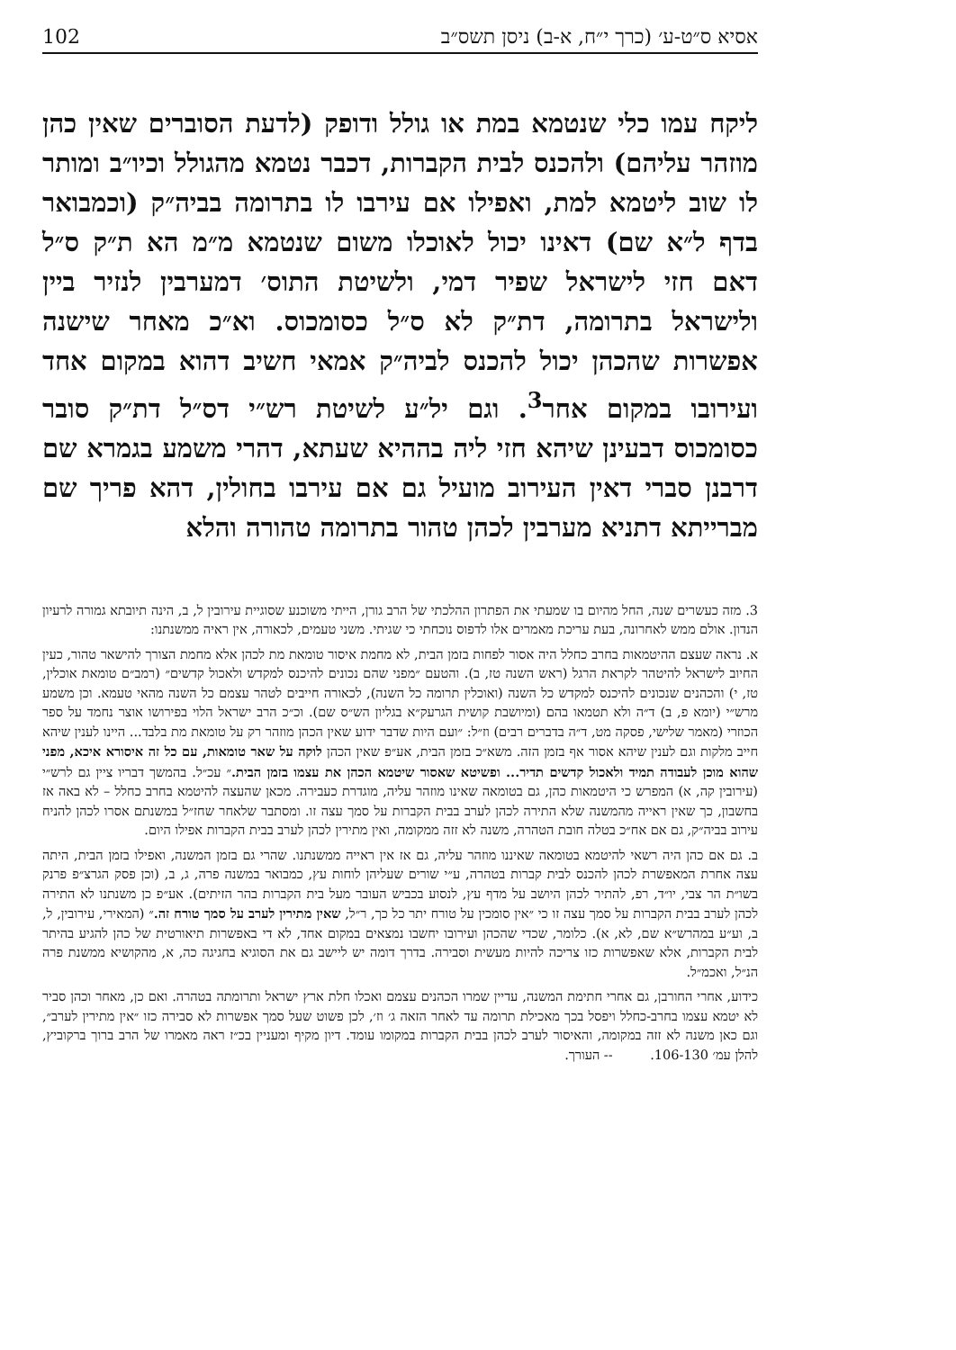אסיא ס״ט-ע׳ (כרך י״ח, א-ב) ניסן תשס״ב 102
ליקח עמו כלי שנטמא במת או גולל ודופק (לדעת הסוברים שאין כהן מוזהר עליהם) ולהכנס לבית הקברות, דכבר נטמא מהגולל וכיו״ב ומותר לו שוב ליטמא למת, ואפילו אם עירבו לו בתרומה בביה״ק (וכמבואר בדף ל״א שם) דאינו יכול לאוכלו משום שנטמא מ״מ הא ת״ק ס״ל דאם חזי לישראל שפיר דמי, ולשיטת התוס׳ דמערבין לנזיר ביין ולישראל בתרומה, דת״ק לא ס״ל כסומכוס. וא״כ מאחר שישנה אפשרות שהכהן יכול להכנס לביה״ק אמאי חשיב דהוא במקום אחד ועירובו במקום אחר<sup>3</sup>. וגם יל״ע לשיטת רש״י דס״ל דת״ק סובר כסומכוס דבעינן שיהא חזי ליה בההיא שעתא, דהרי משמע בגמרא שם דרבנן סברי דאין העירוב מועיל גם אם עירבו בחולין, דהא פריך שם מברייתא דתניא מערבין לכהן טהור בתרומה טהורה והלא
3. מזה כעשרים שנה, החל מהיום בו שמעתי את הפתרון ההלכתי של הרב גורן, הייתי משוכנע שסוגיית עירובין ל, ב, הינה תיובתא גמורה לרעיון הנדון. אולם ממש לאחרונה, בעת עריכת מאמרים אלו לדפוס נוכחתי כי שגיתי. משני טעמים, לכאורה, אין ראיה ממשנתנו:
א. נראה שעצם ההיטמאות בחרב כחלל היה אסור לפחות בזמן הבית, לא מחמת איסור טומאת מת לכהן אלא מחמת הצורך להישאר טהור, כעין החיוב לישראל להיטהר לקראת הרגל (ראש השנה טז, ב). והטעם ״מפני שהם נכונים להיכנס למקדש ולאכול קדשים״ (רמב״ם טומאת אוכלין, טז, י) והכהנים שנכונים להיכנס למקדש כל השנה (ואוכלין תרומה כל השנה), לכאורה חייבים לטהר עצמם כל השנה מהאי טעמא. וכן משמע מרש״י (יומא פ, ב) ד״ה ולא תטמאו בהם (ומיושבת קושית הגרעק״א בגליון הש״ס שם). וכ״כ הרב ישראל הלוי בפירושו אוצר נחמד על ספר הכוזרי (מאמר שלישי, פסקה מט, ד״ה בדברים רבים) וז״ל: ״ועם היות שדבר ידוע שאין הכהן מוזהר רק על טומאת מת בלבד... היינו לענין שיהא חייב מלקות וגם לענין שיהא אסור אף בזמן הזה. משא״כ בזמן הבית, אע״פ שאין הכהן לוקה על שאר טומאות, עם כל זה איסורא איכא, מפני שהוא מוכן לעבודה תמיד ולאכול קדשים תדיר... ופשיטא שאסור שיטמא הכהן את עצמו בזמן הבית.״ עכ״ל. בהמשך דבריו ציין גם לרש״י (עירובין קה, א) המפרש כי היטמאות כהן, גם בטומאה שאינו מוזהר עליה, מוגדרת כעבירה. מכאן שהעצה להיטמא בחרב כחלל – לא באה אז בחשבון, כך שאין ראייה מהמשנה שלא התירה לכהן לערב בבית הקברות על סמך עצה זו. ומסתבר שלאחר שחז״ל במשנתם אסרו לכהן להניח עירוב בביה״ק, גם אם אח״כ בטלה חובת הטהרה, משנה לא זזה ממקומה, ואין מתירין לכהן לערב בבית הקברות אפילו היום.
ב. גם אם כהן היה רשאי להיטמא בטומאה שאיננו מוזהר עליה, גם אז אין ראייה ממשנתנו. שהרי גם בזמן המשנה, ואפילו בזמן הבית, היתה עצה אחרת המאפשרת לכהן להכנס לבית קברות בטהרה, ע״י שורים שעליהן לוחות עץ, כמבואר במשנה פרה, ג, ב, (וכן פסק הגרצ״פ פרנק בשו״ת הר צבי, יו״ד, רפ, להתיר לכהן היושב על מדף עץ, לנסוע בכביש העובר מעל בית הקברות בהר הזיתים). אע״פ כן משנתנו לא התירה לכהן לערב בבית הקברות על סמך עצה זו כי ״אין סומכין על טורח יתר כל כך, ר״ל, שאין מתירין לערב על סמך טורח זה.״ (המאירי, עירובין, ל, ב, וע״ע במהרש״א שם, לא, א). כלומר, שכדי שהכהן ועירובו יחשבו נמצאים במקום אחד, לא די באפשרות תיאורטית של כהן להגיע בהיתר לבית הקברות, אלא שאפשרות כזו צריכה להיות מעשית וסבירה. בדרך דומה יש ליישב גם את הסוגיא בחגיגה כה, א, מהקושיא ממשנת פרה הנ״ל, ואכמ״ל.
כידוע, אחרי החורבן, גם אחרי חתימת המשנה, עדיין שמרו הכהנים עצמם ואכלו חלת ארץ ישראל ותרומתה בטהרה. ואם כן, מאחר וכהן סביר לא יטמא עצמו בחרב-כחלל ויפסל בכך מאכילת תרומה עד לאחר הזאה ג׳ וז׳, לכן פשוט שעל סמך אפשרות לא סבירה כזו ״אין מתירין לערב״, וגם כאן משנה לא זזה במקומה, והאיסור לערב לכהן בבית הקברות במקומו עומד. דיון מקיף ומעניין בכ״ז ראה מאמרו של הרב ברוך ברקוביץ, להלן עמ׳ 106-130. -- העורך.